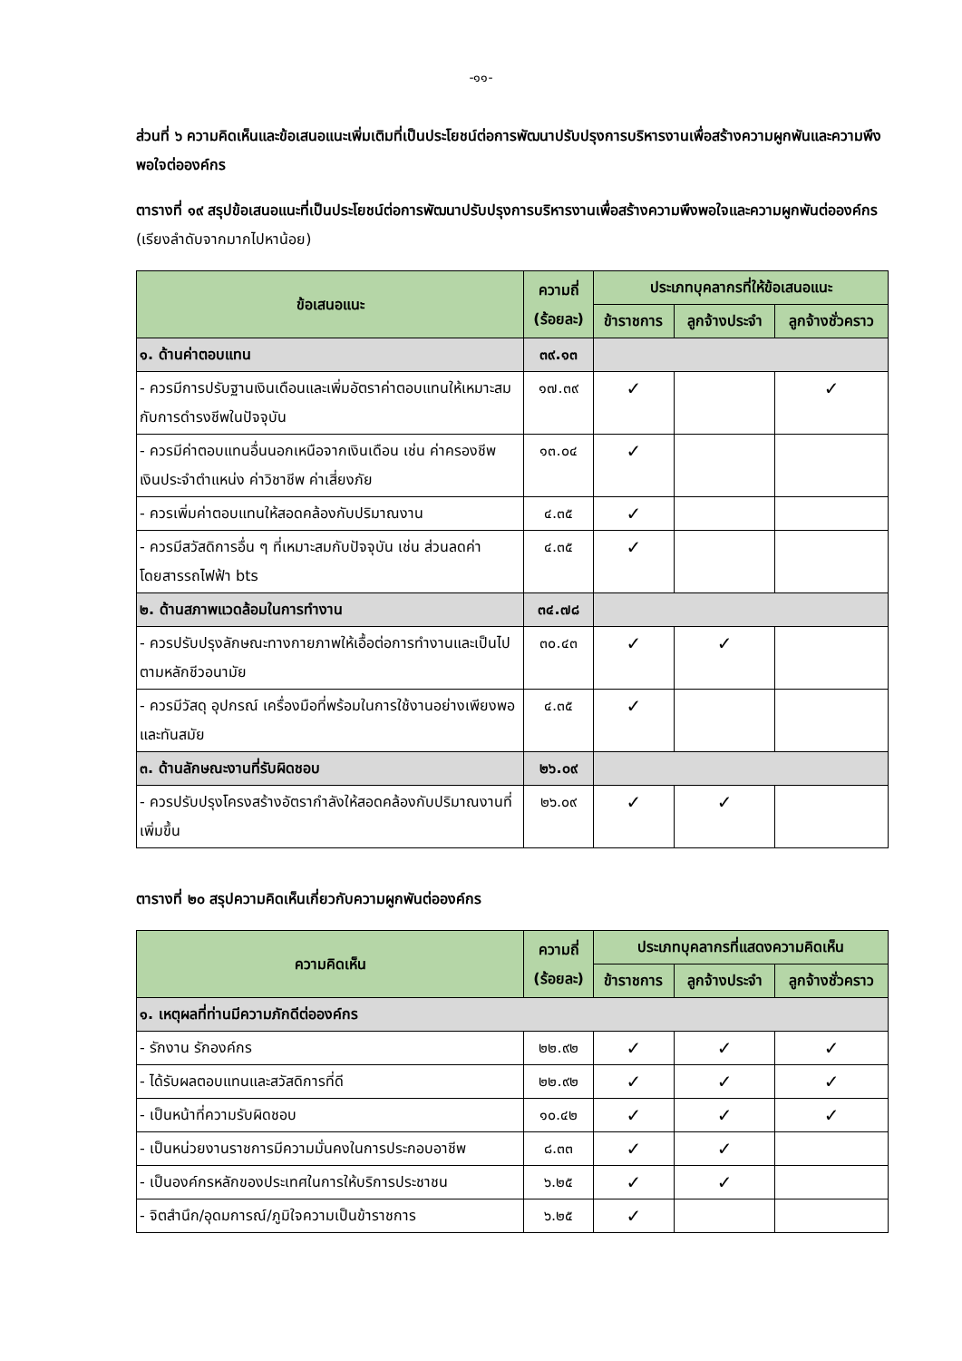-๑๑-
ส่วนที่ ๖ ความคิดเห็นและข้อเสนอแนะเพิ่มเติมที่เป็นประโยชน์ต่อการพัฒนาปรับปรุงการบริหารงานเพื่อสร้างความผูกพันและความพึงพอใจต่อองค์กร
ตารางที่ ๑๙ สรุปข้อเสนอแนะที่เป็นประโยชน์ต่อการพัฒนาปรับปรุงการบริหารงานเพื่อสร้างความพึงพอใจและความผูกพันต่อองค์กร (เรียงลำดับจากมากไปหาน้อย)
| ข้อเสนอแนะ | ความถี่ (ร้อยละ) | ประเภทบุคลากรที่ให้ข้อเสนอแนะ | | |
| --- | --- | --- | --- | --- |
| | | ข้าราชการ | ลูกจ้างประจำ | ลูกจ้างชั่วคราว |
| ๑. ด้านค่าตอบแทน | ๓๙.๑๓ | | | |
| - ควรมีการปรับฐานเงินเดือนและเพิ่มอัตราค่าตอบแทนให้เหมาะสมกับการดำรงชีพในปัจจุบัน | ๑๗.๓๙ | ✓ | | ✓ |
| - ควรมีค่าตอบแทนอื่นนอกเหนือจากเงินเดือน เช่น ค่าครองชีพ เงินประจำตำแหน่ง ค่าวิชาชีพ ค่าเสี่ยงภัย | ๑๓.๐๔ | ✓ | | |
| - ควรเพิ่มค่าตอบแทนให้สอดคล้องกับปริมาณงาน | ๔.๓๕ | ✓ | | |
| - ควรมีสวัสดิการอื่น ๆ ที่เหมาะสมกับปัจจุบัน เช่น ส่วนลดค่าโดยสารรถไฟฟ้า bts | ๔.๓๕ | ✓ | | |
| ๒. ด้านสภาพแวดล้อมในการทำงาน | ๓๔.๗๘ | | | |
| - ควรปรับปรุงลักษณะทางกายภาพให้เอื้อต่อการทำงานและเป็นไปตามหลักชีวอนามัย | ๓๐.๔๓ | ✓ | ✓ | |
| - ควรมีวัสดุ อุปกรณ์ เครื่องมือที่พร้อมในการใช้งานอย่างเพียงพอและทันสมัย | ๔.๓๕ | ✓ | | |
| ๓. ด้านลักษณะงานที่รับผิดชอบ | ๒๖.๐๙ | | | |
| - ควรปรับปรุงโครงสร้างอัตรากำลังให้สอดคล้องกับปริมาณงานที่เพิ่มขึ้น | ๒๖.๐๙ | ✓ | ✓ | |
ตารางที่ ๒๐ สรุปความคิดเห็นเกี่ยวกับความผูกพันต่อองค์กร
| ความคิดเห็น | ความถี่ (ร้อยละ) | ประเภทบุคลากรที่แสดงความคิดเห็น | | |
| --- | --- | --- | --- | --- |
| | | ข้าราชการ | ลูกจ้างประจำ | ลูกจ้างชั่วคราว |
| ๑. เหตุผลที่ท่านมีความภักดีต่อองค์กร | | | | |
| - รักงาน รักองค์กร | ๒๒.๙๒ | ✓ | ✓ | ✓ |
| - ได้รับผลตอบแทนและสวัสดิการที่ดี | ๒๒.๙๒ | ✓ | ✓ | ✓ |
| - เป็นหน้าที่ความรับผิดชอบ | ๑๐.๔๒ | ✓ | ✓ | ✓ |
| - เป็นหน่วยงานราชการมีความมั่นคงในการประกอบอาชีพ | ๘.๓๓ | ✓ | ✓ | |
| - เป็นองค์กรหลักของประเทศในการให้บริการประชาชน | ๖.๒๕ | ✓ | ✓ | |
| - จิตสำนึก/อุดมการณ์/ภูมิใจความเป็นข้าราชการ | ๖.๒๕ | ✓ | | |